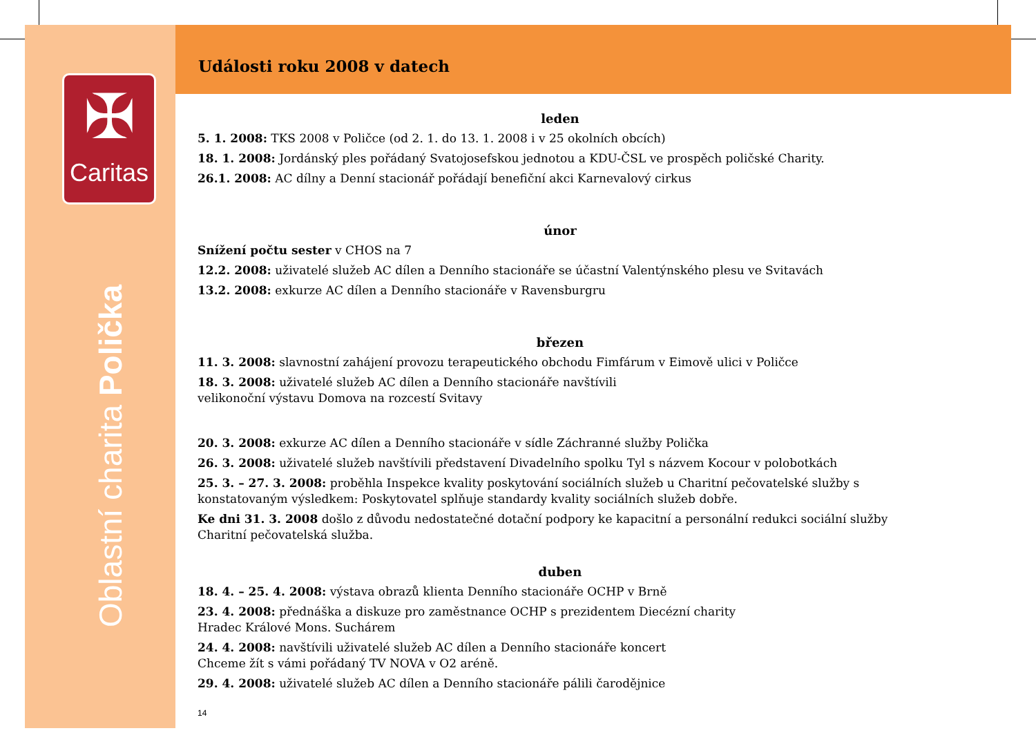✠
Caritas
Oblastní charita Polička
Události roku 2008 v datech
leden
5. 1. 2008: TKS 2008 v Poličce (od 2. 1. do 13. 1. 2008 i v 25 okolních obcích)
18. 1. 2008: Jordánský ples pořádaný Svatojosefskou jednotou a KDU-ČSL ve prospěch poličské Charity.
26.1. 2008: AC dílny a Denní stacionář pořádají benefiční akci Karnevalový cirkus
únor
Snížení počtu sester v CHOS na 7
12.2. 2008: uživatelé služeb AC dílen a Denního stacionáře se účastní Valentýnského plesu ve Svitavách
13.2. 2008: exkurze AC dílen a Denního stacionáře v Ravensburgru
březen
11. 3. 2008: slavnostní zahájení provozu terapeutického obchodu Fimfárum v Eimově ulici v Poličce
18. 3. 2008: uživatelé služeb AC dílen a Denního stacionáře navštívili
velikonoční výstavu Domova na rozcestí Svitavy
20. 3. 2008: exkurze AC dílen a Denního stacionáře v sídle Záchranné služby Polička
26. 3. 2008: uživatelé služeb navštívili představení Divadelního spolku Tyl s názvem Kocour v polobotkách
25. 3. – 27. 3. 2008: proběhla Inspekce kvality poskytování sociálních služeb u Charitní pečovatelské služby s konstatovaným výsledkem: Poskytovatel splňuje standardy kvality sociálních služeb dobře.
Ke dni 31. 3. 2008 došlo z důvodu nedostatečné dotační podpory ke kapacitní a personální redukci sociální služby Charitní pečovatelská služba.
duben
18. 4. – 25. 4. 2008: výstava obrazů klienta Denního stacionáře OCHP v Brně
23. 4. 2008: přednáška a diskuze pro zaměstnance OCHP s prezidentem Diecézní charity
Hradec Králové Mons. Suchárem
24. 4. 2008: navštívili uživatelé služeb AC dílen a Denního stacionáře koncert
Chceme žít s vámi pořádaný TV NOVA v O2 aréně.
29. 4. 2008: uživatelé služeb AC dílen a Denního stacionáře pálili čarodějnice
14